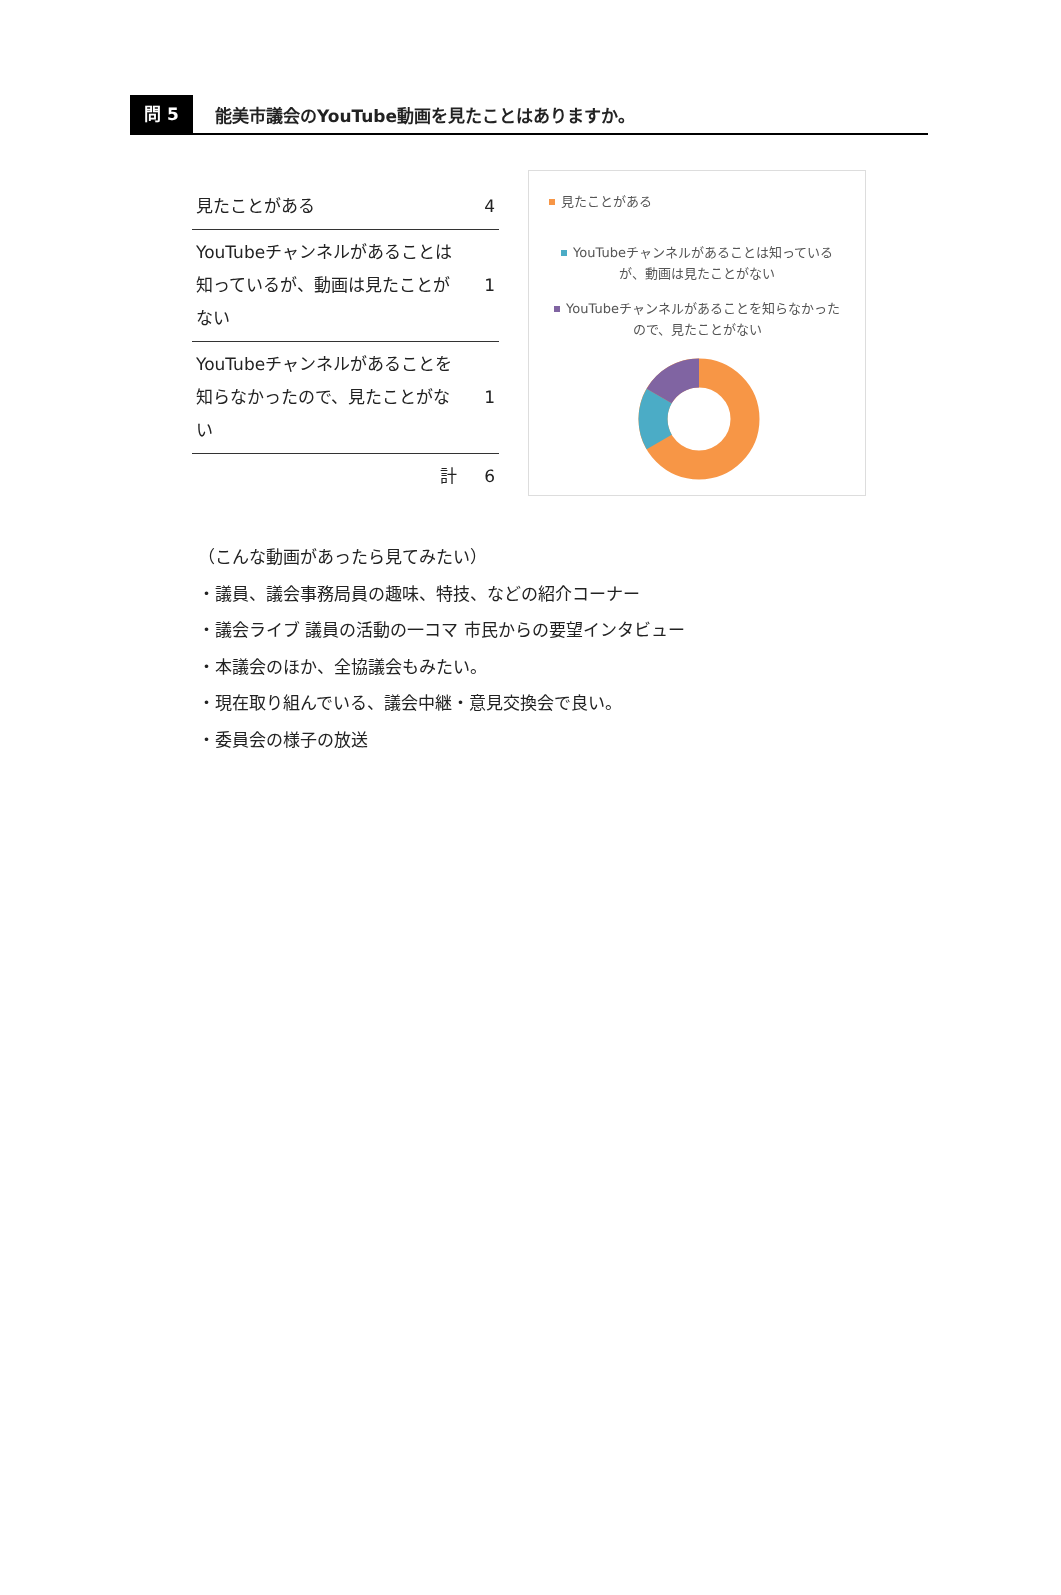問 5
能美市議会のYouTube動画を見たことはありますか。
| 見たことがある | 4 |
| YouTubeチャンネルがあることは知っているが、動画は見たことがない | 1 |
| YouTubeチャンネルがあることを知らなかったので、見たことがない | 1 |
| 計 | 6 |
見たことがある
YouTubeチャンネルがあることは知っているが、動画は見たことがない
YouTubeチャンネルがあることを知らなかったので、見たことがない
（こんな動画があったら見てみたい）
・議員、議会事務局員の趣味、特技、などの紹介コーナー
・議会ライブ 議員の活動の一コマ 市民からの要望インタビュー
・本議会のほか、全協議会もみたい。
・現在取り組んでいる、議会中継・意見交換会で良い。
・委員会の様子の放送